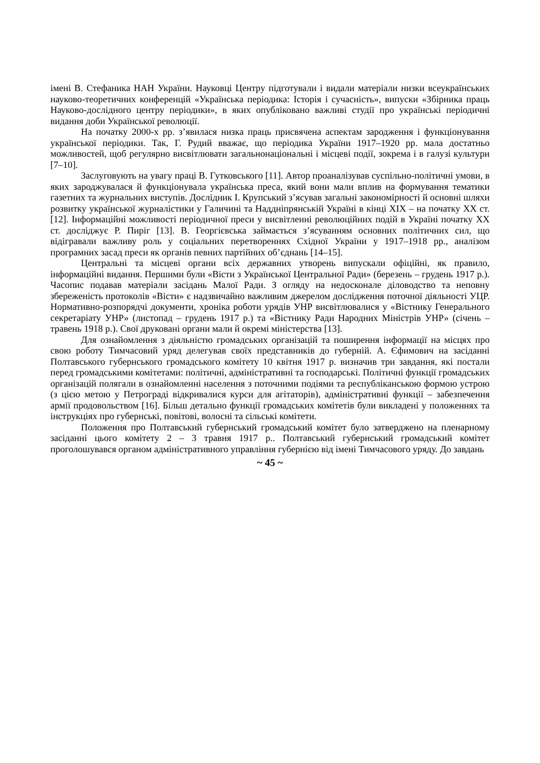імені В. Стефаника НАН України. Науковці Центру підготували і видали матеріали низки всеукраїнських науково-теоретичних конференцій «Українська періодика: Історія і сучасність», випуски «Збірника праць Науково-дослідного центру періодики», в яких опубліковано важливі студії про українські періодичні видання доби Української революції.
На початку 2000-х рр. з’явилася низка праць присвячена аспектам зародження і функціонування української періодики. Так, Г. Рудий вважає, що періодика України 1917–1920 рр. мала достатньо можливостей, щоб регулярно висвітлювати загальнонаціональні і місцеві події, зокрема і в галузі культури [7–10].
Заслуговують на увагу праці В. Гутковського [11]. Автор проаналізував суспільно-політичні умови, в яких зароджувалася й функціонувала українська преса, який вони мали вплив на формування тематики газетних та журнальних виступів. Дослідник І. Крупський з’ясував загальні закономірності й основні шляхи розвитку української журналістики у Галичині та Наддніпрянській Україні в кінці ХІХ – на початку ХХ ст. [12]. Інформаційні можливості періодичної преси у висвітленні революційних подій в Україні початку ХХ ст. досліджує Р. Пиріг [13]. В. Георгієвська займається з’ясуванням основних політичних сил, що відігравали важливу роль у соціальних перетвореннях Східної України у 1917–1918 рр., аналізом програмних засад преси як органів певних партійних об’єднань [14–15].
Центральні та місцеві органи всіх державних утворень випускали офіційні, як правило, інформаційні видання. Першими були «Вісти з Української Центральної Ради» (березень – грудень 1917 р.). Часопис подавав матеріали засідань Малої Ради. З огляду на недосконале діловодство та неповну збереженість протоколів «Вісти» є надзвичайно важливим джерелом дослідження поточної діяльності УЦР. Нормативно-розпорядчі документи, хроніка роботи урядів УНР висвітлювалися у «Вістнику Генерального секретаріату УНР» (листопад – грудень 1917 р.) та «Вістнику Ради Народних Міністрів УНР» (січень – травень 1918 р.). Свої друковані органи мали й окремі міністерства [13].
Для ознайомлення з діяльністю громадських організацій та поширення інформації на місцях про свою роботу Тимчасовий уряд делегував своїх представників до губерній. А. Єфимович на засіданні Полтавського губернського громадського комітету 10 квітня 1917 р. визначив три завдання, які постали перед громадськими комітетами: політичні, адміністративні та господарські. Політичні функції громадських організацій полягали в ознайомленні населення з поточними подіями та республіканською формою устрою (з цією метою у Петрограді відкривалися курси для агітаторів), адміністративні функції – забезпечення армії продовольством [16]. Більш детально функції громадських комітетів були викладені у положеннях та інструкціях про губернські, повітові, волосні та сільські комітети.
Положення про Полтавський губернський громадський комітет було затверджено на пленарному засіданні цього комітету 2 – 3 травня 1917 р.. Полтавський губернський громадський комітет проголошувався органом адміністративного управління губернією від імені Тимчасового уряду. До завдань
~ 45 ~